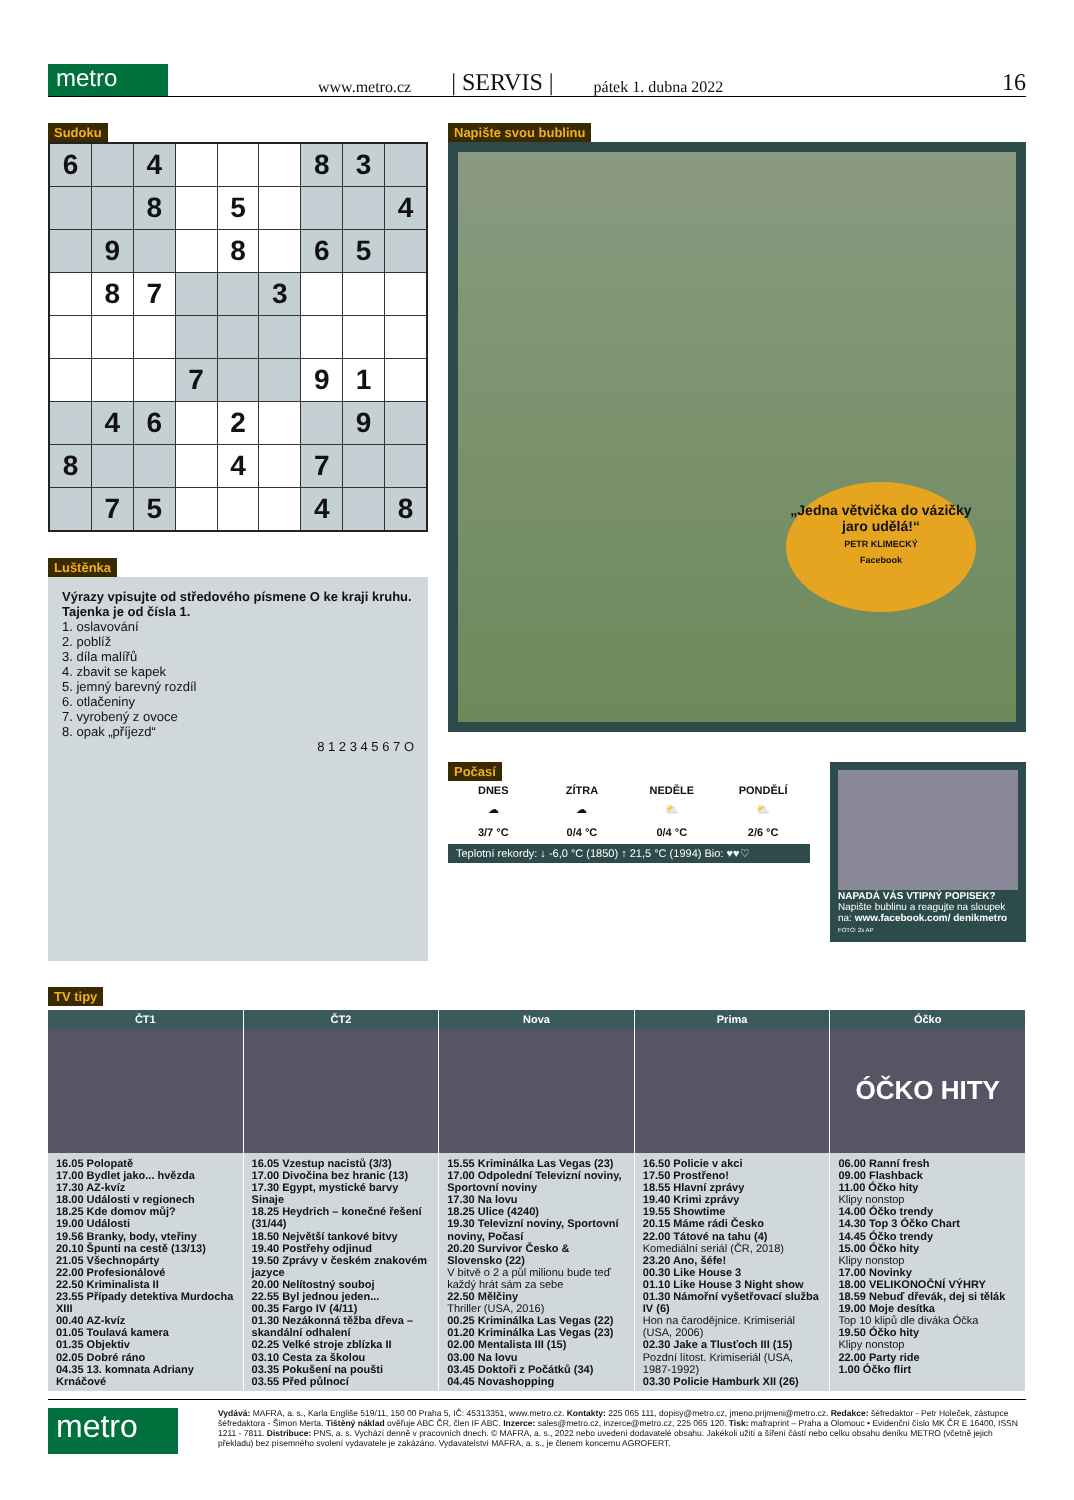metro
www.metro.cz | SERVIS | pátek 1. dubna 2022 16
Sudoku
| 6 | | 4 | | | | 8 | 3 | |
| | | 8 | | 5 | | | | 4 |
| | 9 | | | 8 | | 6 | 5 | |
| | 8 | 7 | | | 3 | | | |
| | | | 7 | | | 9 | 1 | |
| | 4 | 6 | | 2 | | | 9 | |
| 8 | | | | 4 | | 7 | | |
| | 7 | 5 | | | | 4 | | 8 |
Luštěnka
Výrazy vpisujte od středového písmene O ke kraji kruhu. Tajenka je od čísla 1.
1. oslavování
2. poblíž
3. díla malířů
4. zbavit se kapek
5. jemný barevný rozdíl
6. otlačeniny
7. vyrobený z ovoce
8. opak „příjezd“
8 1 2 3 4 5 6 7 O
Napište svou bublinu
„Jedna větvička do vázičky jaro udělá!“
PETR KLIMECKÝ
Facebook
Počasí
| DNES | ZÍTRA | NEDĚLE | PONDĚLÍ |
| --- | --- | --- | --- |
| ☁ | ☁ | ⛅ | ⛅ |
| 3/7 °C | 0/4 °C | 0/4 °C | 2/6 °C |
Teplotní rekordy: ↓ -6,0 °C (1850) ↑ 21,5 °C (1994) Bio: ♥♥♡
NAPADÁ VÁS VTIPNÝ POPISEK? Napište bublinu a reagujte na sloupek na: www.facebook.com/ denikmetro FOTO: 2x AP
TV tipy
ČT1
16.05 Polopatě
17.00 Bydlet jako... hvězda
17.30 AZ-kvíz
18.00 Události v regionech
18.25 Kde domov můj?
19.00 Události
19.56 Branky, body, vteřiny
20.10 Špunti na cestě (13/13)
21.05 Všechnopárty
22.00 Profesionálové
22.50 Kriminalista II
23.55 Případy detektiva Murdocha XIII
00.40 AZ-kvíz
01.05 Toulavá kamera
01.35 Objektiv
02.05 Dobré ráno
04.35 13. komnata Adriany Krnáčové
ČT2
16.05 Vzestup nacistů (3/3)
17.00 Divočina bez hranic (13)
17.30 Egypt, mystické barvy Sinaje
18.25 Heydrich – konečné řešení (31/44)
18.50 Největší tankové bitvy
19.40 Postřehy odjinud
19.50 Zprávy v českém znakovém jazyce
20.00 Nelítostný souboj
22.55 Byl jednou jeden...
00.35 Fargo IV (4/11)
01.30 Nezákonná těžba dřeva – skandální odhalení
02.25 Velké stroje zblízka II
03.10 Cesta za školou
03.35 Pokušení na poušti
03.55 Před půlnocí
Nova
15.55 Kriminálka Las Vegas (23)
17.00 Odpolední Televizní noviny, Sportovní noviny
17.30 Na lovu
18.25 Ulice (4240)
19.30 Televizní noviny, Sportovní noviny, Počasí
20.20 Survivor Česko & Slovensko (22)
V bitvě o 2 a půl milionu bude teď každý hrát sám za sebe
22.50 Mělčiny
Thriller (USA, 2016)
00.25 Kriminálka Las Vegas (22)
01.20 Kriminálka Las Vegas (23)
02.00 Mentalista III (15)
03.00 Na lovu
03.45 Doktoři z Počátků (34)
04.45 Novashopping
Prima
16.50 Policie v akci
17.50 Prostřeno!
18.55 Hlavní zprávy
19.40 Krimi zprávy
19.55 Showtime
20.15 Máme rádi Česko
22.00 Tátové na tahu (4)
Komediální seriál (ČR, 2018)
23.20 Ano, šéfe!
00.30 Like House 3
01.10 Like House 3 Night show
01.30 Námořní vyšetřovací služba IV (6)
Hon na čarodějnice. Krimiseriál (USA, 2006)
02.30 Jake a Tlusťoch III (15)
Pozdní lítost. Krimiseriál (USA, 1987-1992)
03.30 Policie Hamburk XII (26)
Óčko
ÓČKO HITY
06.00 Ranní fresh
09.00 Flashback
11.00 Óčko hity
Klipy nonstop
14.00 Óčko trendy
14.30 Top 3 Óčko Chart
14.45 Óčko trendy
15.00 Óčko hity
Klipy nonstop
17.00 Novinky
18.00 VELIKONOČNÍ VÝHRY
18.59 Nebuď dřevák, dej si tělák
19.00 Moje desítka
Top 10 klipů dle diváka Óčka
19.50 Óčko hity
Klipy nonstop
22.00 Party ride
1.00 Óčko flirt
metro
Vydává: MAFRA, a. s., Karla Engliše 519/11, 150 00 Praha 5, IČ: 45313351, www.metro.cz. Kontakty: 225 065 111, dopisy@metro.cz, jmeno.prijmeni@metro.cz. Redakce: šéfredaktor - Petr Holeček, zástupce šéfredaktora - Šimon Merta. Tištěný náklad ověřuje ABC ČR, člen IF ABC. Inzerce: sales@metro.cz, inzerce@metro.cz, 225 065 120. Tisk: mafraprint – Praha a Olomouc • Evidenční číslo MK ČR E 16400, ISSN 1211 - 7811. Distribuce: PNS, a. s. Vychází denně v pracovních dnech. © MAFRA, a. s., 2022 nebo uvedení dodavatelé obsahu. Jakékoli užití a šíření částí nebo celku obsahu deníku METRO (včetně jejich překladu) bez písemného svolení vydavatele je zakázáno. Vydavatelství MAFRA, a. s., je členem koncernu AGROFERT.